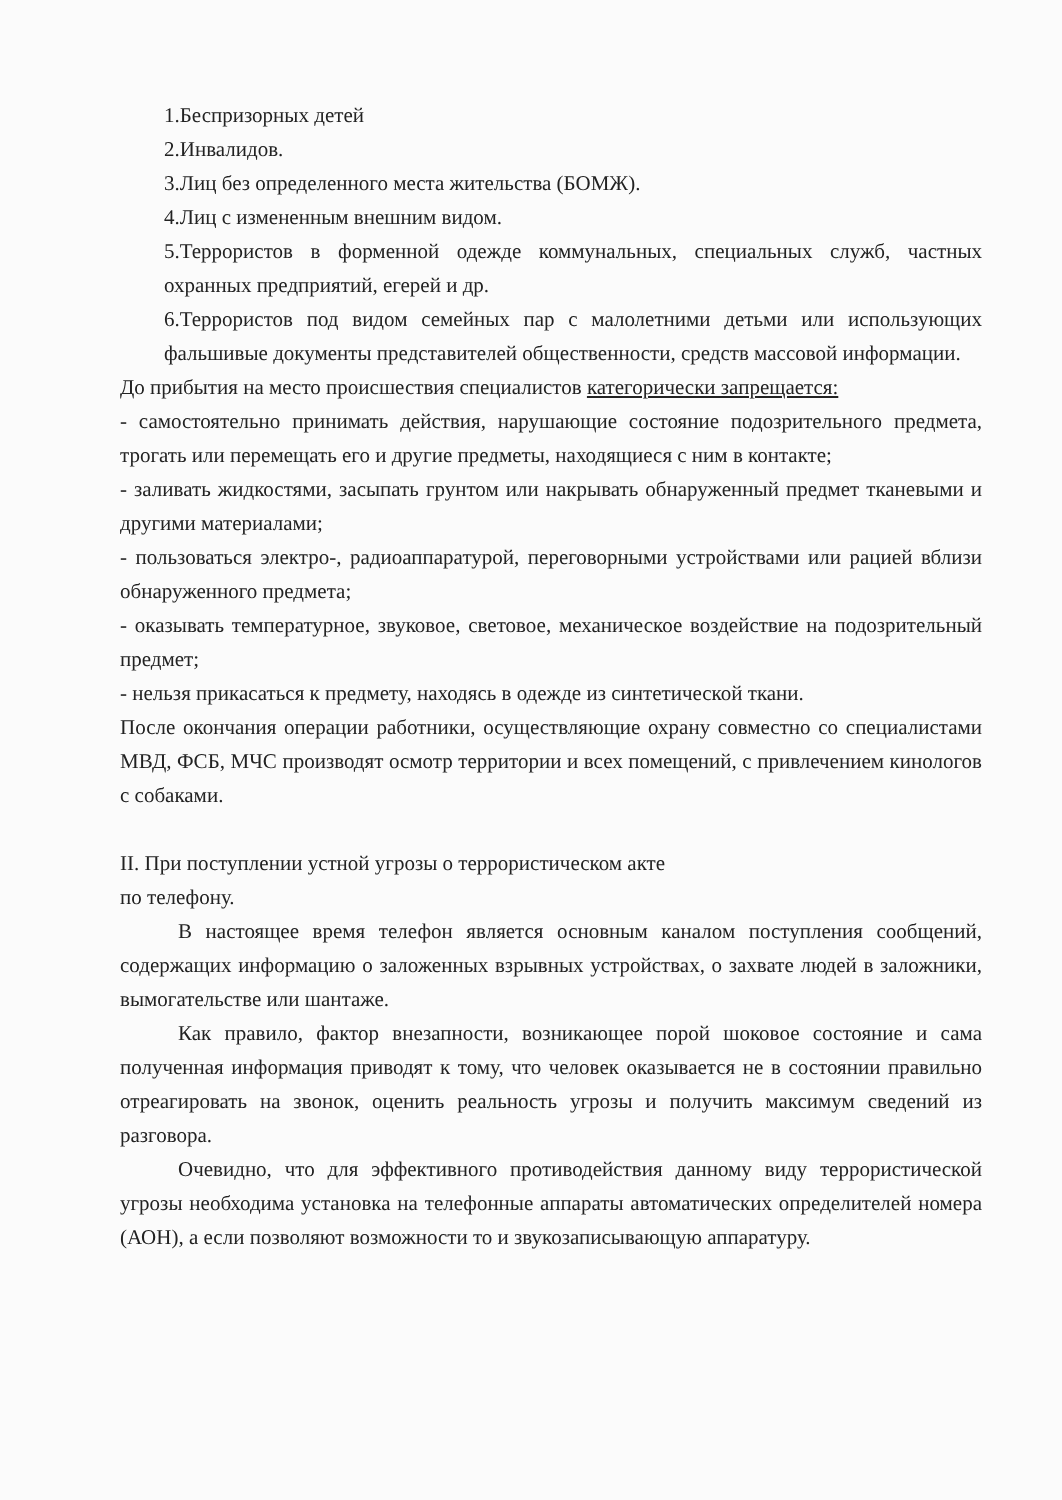1.Беспризорных детей
2.Инвалидов.
3.Лиц без определенного места жительства (БОМЖ).
4.Лиц с измененным внешним видом.
5.Террористов в форменной одежде коммунальных, специальных служб, частных охранных предприятий, егерей и др.
6.Террористов под видом семейных пар с малолетними детьми или использующих фальшивые документы представителей общественности, средств массовой информации.
До прибытия на место происшествия специалистов категорически запрещается:
- самостоятельно принимать действия, нарушающие состояние подозрительного предмета, трогать или перемещать его и другие предметы, находящиеся с ним в контакте;
- заливать жидкостями, засыпать грунтом или накрывать обнаруженный предмет тканевыми и другими материалами;
- пользоваться электро-, радиоаппаратурой, переговорными устройствами или рацией вблизи обнаруженного предмета;
- оказывать температурное, звуковое, световое, механическое воздействие на подозрительный предмет;
- нельзя прикасаться к предмету, находясь в одежде из синтетической ткани.
После окончания операции работники, осуществляющие охрану совместно со специалистами МВД, ФСБ, МЧС производят осмотр территории и всех помещений, с привлечением кинологов с собаками.
II. При поступлении устной угрозы о террористическом акте
по телефону.
В настоящее время телефон является основным каналом поступления сообщений, содержащих информацию о заложенных взрывных устройствах, о захвате людей в заложники, вымогательстве или шантаже.
Как правило, фактор внезапности, возникающее порой шоковое состояние и сама полученная информация приводят к тому, что человек оказывается не в состоянии правильно отреагировать на звонок, оценить реальность угрозы и получить максимум сведений из разговора.
Очевидно, что для эффективного противодействия данному виду террористической угрозы необходима установка на телефонные аппараты автоматических определителей номера (АОН), а если позволяют возможности то и звукозаписывающую аппаратуру.